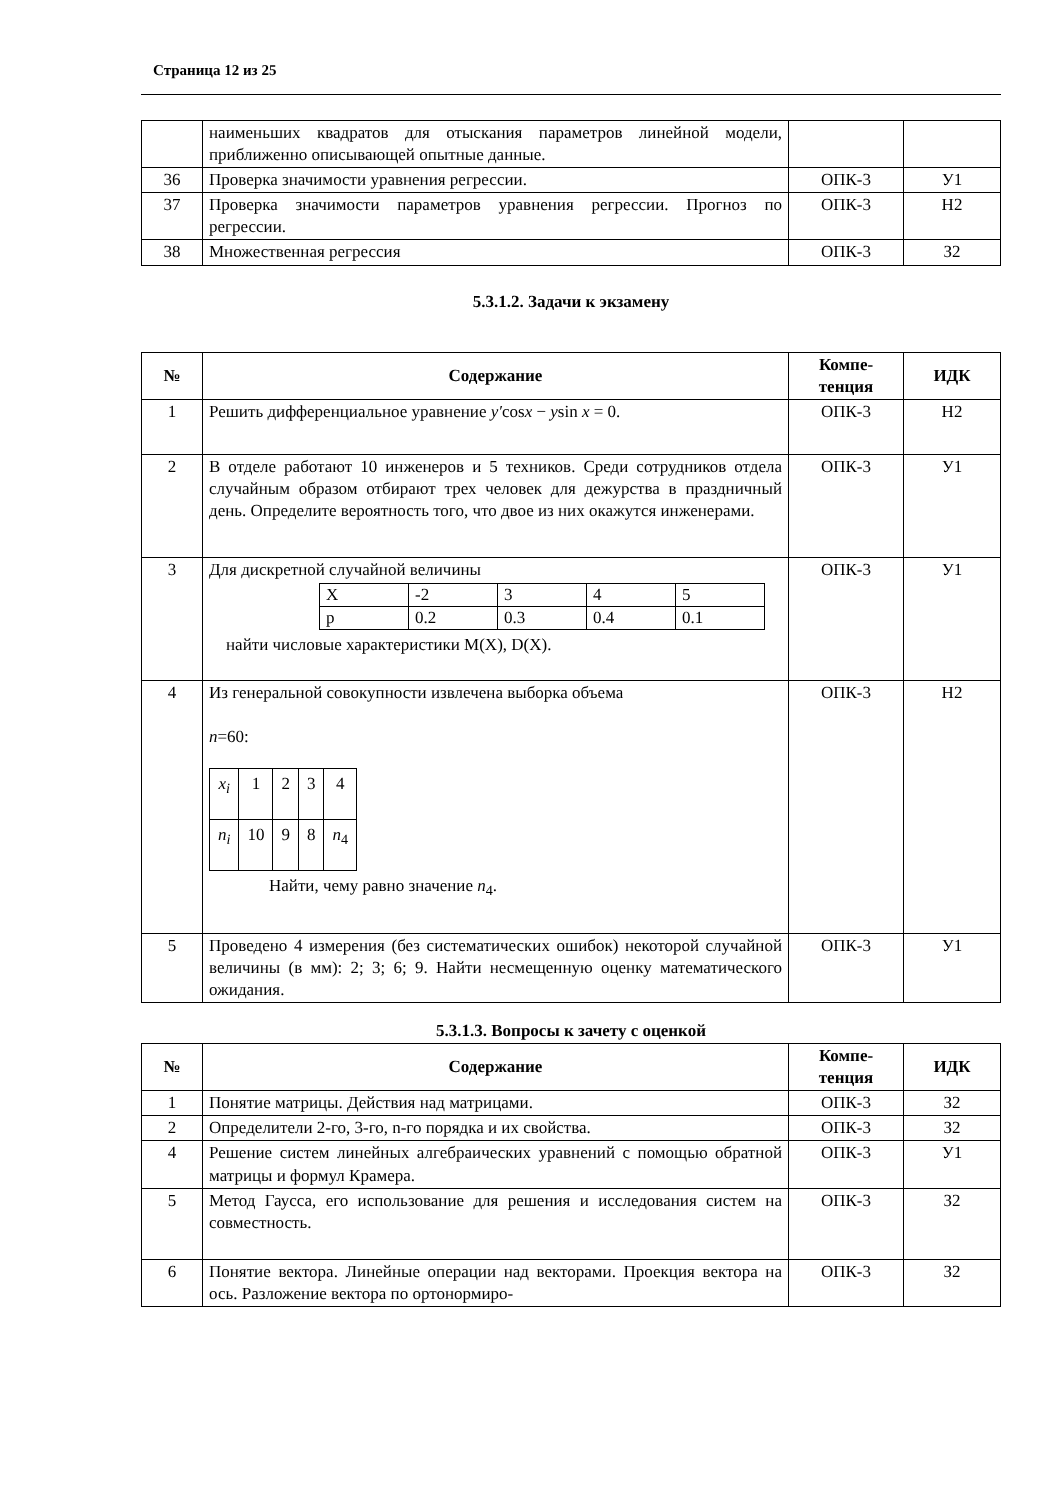Страница 12 из 25
| | наименьших квадратов для отыскания параметров линейной модели, приближенно описывающей опытные данные. | | |
| 36 | Проверка значимости уравнения регрессии. | ОПК-3 | У1 |
| 37 | Проверка значимости параметров уравнения регрессии. Прогноз по регрессии. | ОПК-3 | Н2 |
| 38 | Множественная регрессия | ОПК-3 | З2 |
5.3.1.2. Задачи к экзамену
| № | Содержание | Компе-тенция | ИДК |
| --- | --- | --- | --- |
| 1 | Решить дифференциальное уравнение y′ cos x − y sin x = 0. | ОПК-3 | Н2 |
| 2 | В отделе работают 10 инженеров и 5 техников. Среди сотрудников отдела случайным образом отбирают трех человек для дежурства в праздничный день. Определите вероятность того, что двое из них окажутся инженерами. | ОПК-3 | У1 |
| 3 | Для дискретной случайной величины / X / -2 / 3 / 4 / 5 / / p / 0.2 / 0.3 / 0.4 / 0.1 / найти числовые характеристики M(X), D(X). | ОПК-3 | У1 |
| 4 | Из генеральной совокупности извлечена выборка объема n =60: / x<sub>i</sub> / 1 / 2 / 3 / 4 / / n<sub>i</sub> / 10 / 9 / 8 / n<sub>4</sub> / Найти, чему равно значение n<sub>4</sub>. | ОПК-3 | Н2 |
| 5 | Проведено 4 измерения (без систематических ошибок) некоторой случайной величины (в мм): 2; 3; 6; 9. Найти несмещенную оценку математического ожидания. | ОПК-3 | У1 |
5.3.1.3. Вопросы к зачету с оценкой
| № | Содержание | Компе-тенция | ИДК |
| --- | --- | --- | --- |
| 1 | Понятие матрицы. Действия над матрицами. | ОПК-3 | З2 |
| 2 | Определители 2-го, 3-го, n-го порядка и их свойства. | ОПК-3 | З2 |
| 4 | Решение систем линейных алгебраических уравнений с помощью обратной матрицы и формул Крамера. | ОПК-3 | У1 |
| 5 | Метод Гаусса, его использование для решения и исследования систем на совместность. | ОПК-3 | З2 |
| 6 | Понятие вектора. Линейные операции над векторами. Проекция вектора на ось. Разложение вектора по ортонормиро- | ОПК-3 | З2 |